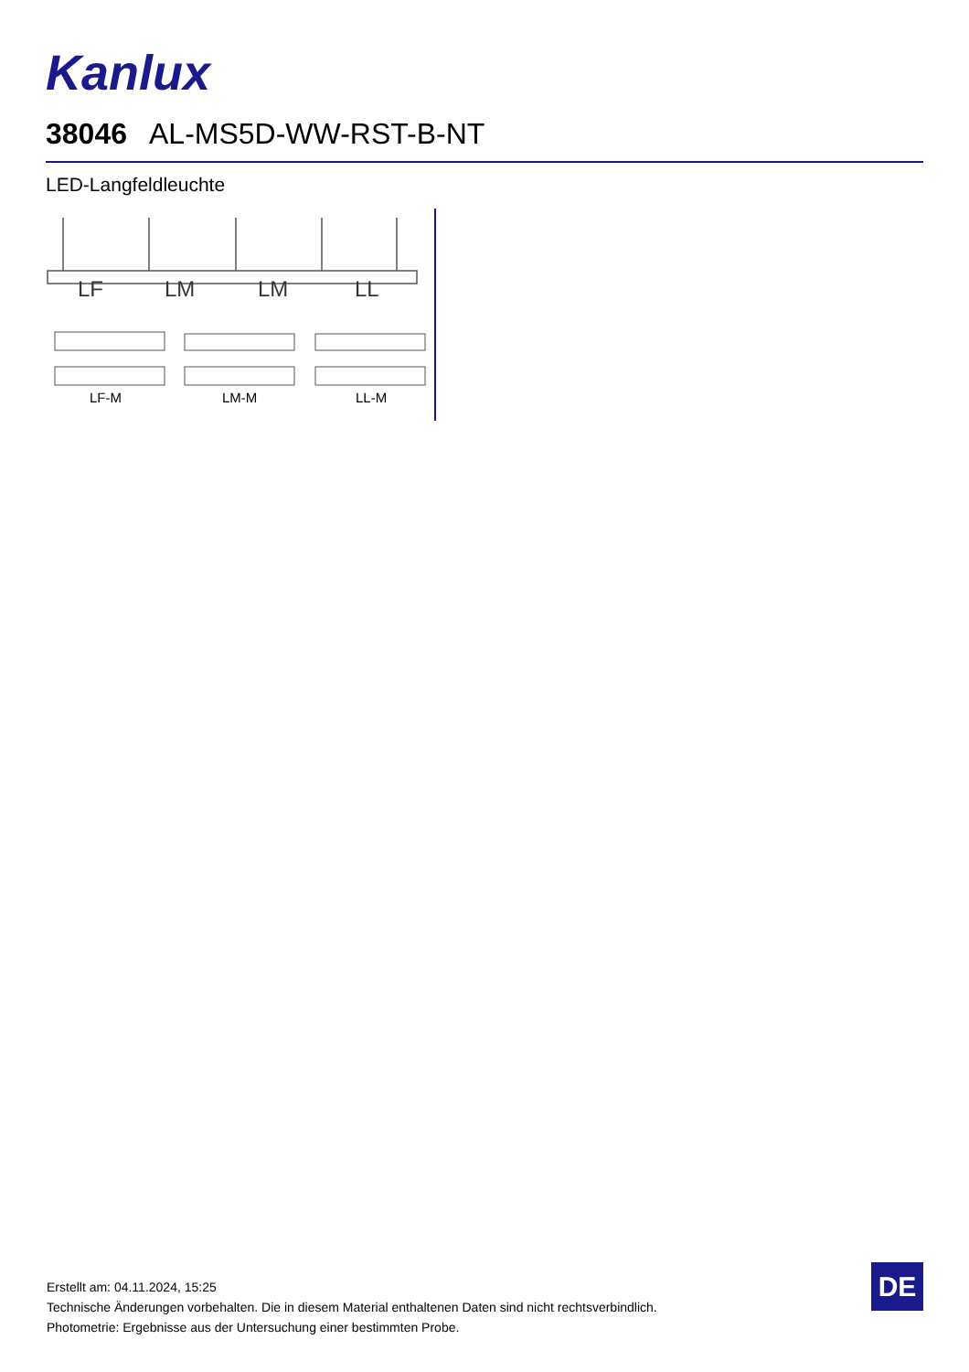Kanlux
38046 AL-MS5D-WW-RST-B-NT
LED-Langfeldleuchte
LF
LM
LM
LL
LF-M LM-M LL-M
Erstellt am: 04.11.2024, 15:25
Technische Änderungen vorbehalten. Die in diesem Material enthaltenen Daten sind nicht rechtsverbindlich.
Photometrie: Ergebnisse aus der Untersuchung einer bestimmten Probe.
DE